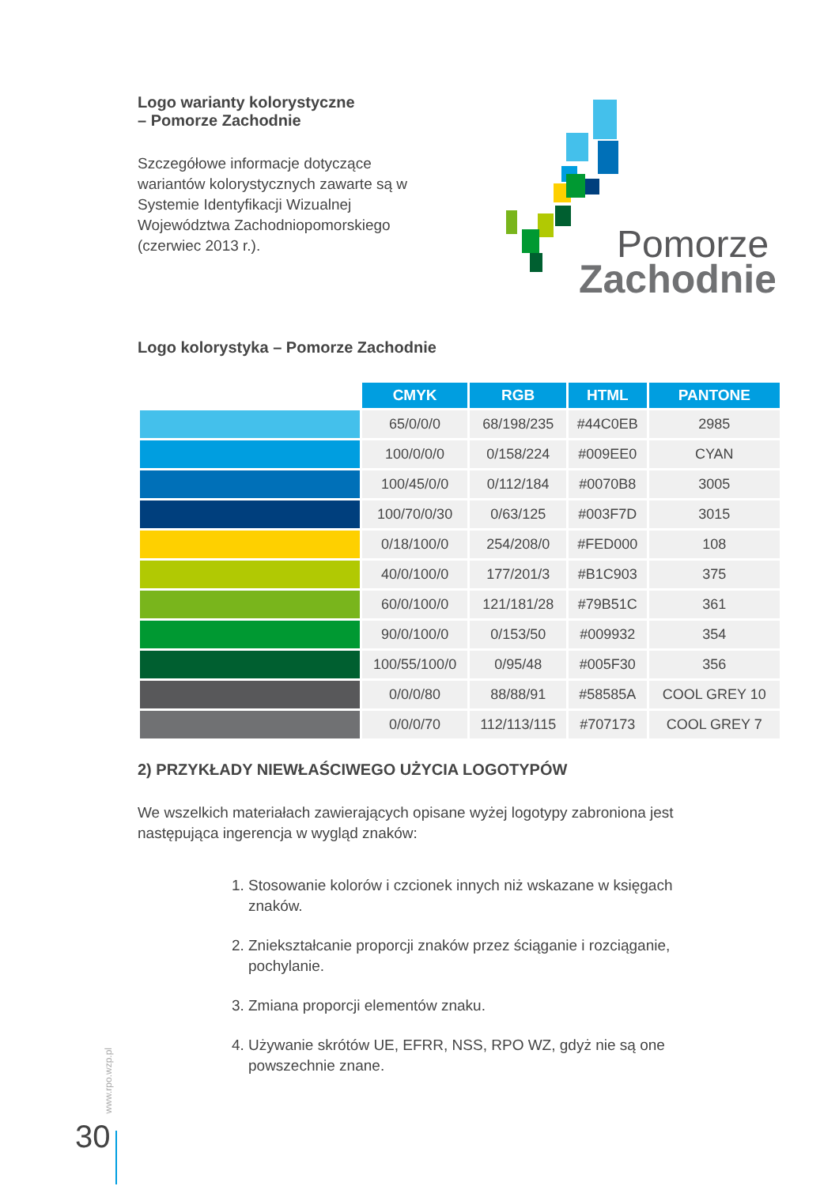Logo warianty kolorystyczne
– Pomorze Zachodnie
Szczegółowe informacje dotyczące wariantów kolorystycznych zawarte są w Systemie Identyfikacji Wizualnej Województwa Zachodniopomorskiego (czerwiec 2013 r.).
Pomorze
Zachodnie
Logo kolorystyka – Pomorze Zachodnie
| | CMYK | RGB | HTML | PANTONE |
| --- | --- | --- | --- | --- |
| | 65/0/0/0 | 68/198/235 | #44C0EB | 2985 |
| | 100/0/0/0 | 0/158/224 | #009EE0 | CYAN |
| | 100/45/0/0 | 0/112/184 | #0070B8 | 3005 |
| | 100/70/0/30 | 0/63/125 | #003F7D | 3015 |
| | 0/18/100/0 | 254/208/0 | #FED000 | 108 |
| | 40/0/100/0 | 177/201/3 | #B1C903 | 375 |
| | 60/0/100/0 | 121/181/28 | #79B51C | 361 |
| | 90/0/100/0 | 0/153/50 | #009932 | 354 |
| | 100/55/100/0 | 0/95/48 | #005F30 | 356 |
| | 0/0/0/80 | 88/88/91 | #58585A | COOL GREY 10 |
| | 0/0/0/70 | 112/113/115 | #707173 | COOL GREY 7 |
2) PRZYKŁADY NIEWŁAŚCIWEGO UŻYCIA LOGOTYPÓW
We wszelkich materiałach zawierających opisane wyżej logotypy zabroniona jest następująca ingerencja w wygląd znaków:
1. Stosowanie kolorów i czcionek innych niż wskazane w księgach znaków.
2. Zniekształcanie proporcji znaków przez ściąganie i rozciąganie, pochylanie.
3. Zmiana proporcji elementów znaku.
4. Używanie skrótów UE, EFRR, NSS, RPO WZ, gdyż nie są one powszechnie znane.
www.rpo.wzp.pl
30